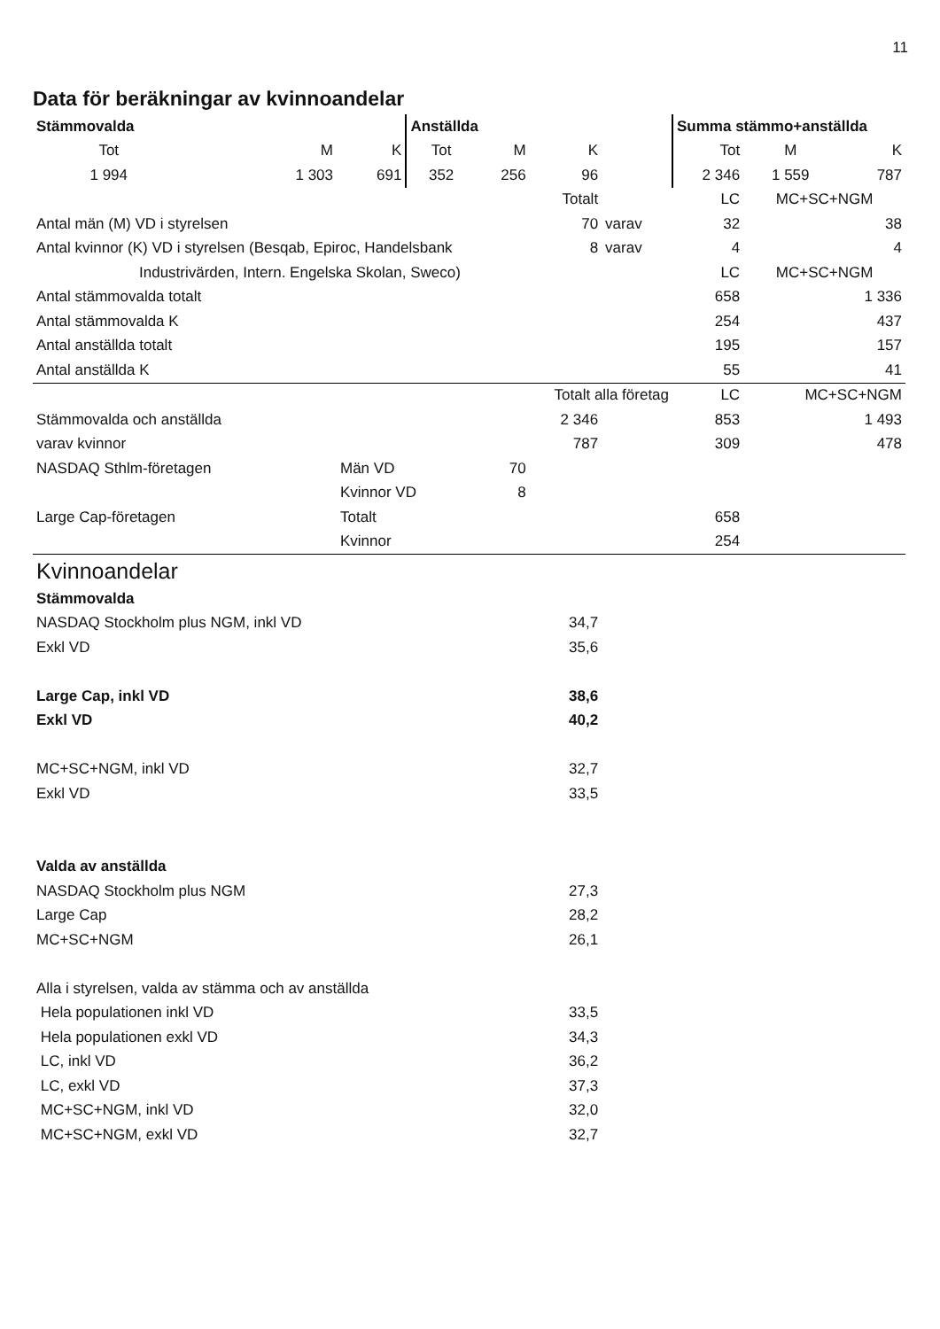11
Data för beräkningar av kvinnoandelar
| Stämmovalda | | | Anställda | | | | Summa stämmo+anställda | | |
| Tot | M | K | Tot | M | K | | Tot | M | K |
| 1 994 | 1 303 | 691 | 352 | 256 | 96 | | 2 346 | 1 559 | 787 |
| | | | | | Totalt | | LC | MC+SC+NGM | |
| Antal män (M) VD i styrelsen | | | | | 70 | varav | 32 | 38 | |
| Antal kvinnor (K) VD i styrelsen (Besqab, Epiroc, Handelsbank | | | | | 8 | varav | 4 | 4 | |
| Industrivärden, Intern. Engelska Skolan, Sweco) | | | | | | | LC | MC+SC+NGM | |
| Antal stämmovalda totalt | | | | | | | 658 | 1 336 | |
| Antal stämmovalda K | | | | | | | 254 | 437 | |
| Antal anställda totalt | | | | | | | 195 | 157 | |
| Antal anställda K | | | | | | | 55 | 41 | |
| | | | | | Totalt alla företag | | LC | MC+SC+NGM | |
| Stämmovalda och anställda | | | | | 2 346 | | 853 | 1 493 | |
| varav kvinnor | | | | | 787 | | 309 | 478 | |
| NASDAQ Sthlm-företagen | | Män VD | | 70 | | | | | |
| | | Kvinnor VD | | 8 | | | | | |
| Large Cap-företagen | | Totalt | | | | | 658 | | |
| | | Kvinnor | | | | | 254 | | |
| Kvinnoandelar | | | | | | | | | |
| Stämmovalda | | | | | | | | | |
| NASDAQ Stockholm plus NGM, inkl VD | | | | | 34,7 | | | | |
| Exkl VD | | | | | 35,6 | | | | |
| Large Cap, inkl VD | | | | | 38,6 | | | | |
| Exkl VD | | | | | 40,2 | | | | |
| MC+SC+NGM, inkl VD | | | | | 32,7 | | | | |
| Exkl VD | | | | | 33,5 | | | | |
| Valda av anställda | | | | | | | | | |
| NASDAQ Stockholm plus NGM | | | | | 27,3 | | | | |
| Large Cap | | | | | 28,2 | | | | |
| MC+SC+NGM | | | | | 26,1 | | | | |
| Alla i styrelsen, valda av stämma och av anställda | | | | | | | | | |
| Hela populationen inkl VD | | | | | 33,5 | | | | |
| Hela populationen exkl VD | | | | | 34,3 | | | | |
| LC, inkl VD | | | | | 36,2 | | | | |
| LC, exkl VD | | | | | 37,3 | | | | |
| MC+SC+NGM, inkl VD | | | | | 32,0 | | | | |
| MC+SC+NGM, exkl VD | | | | | 32,7 | | | | |